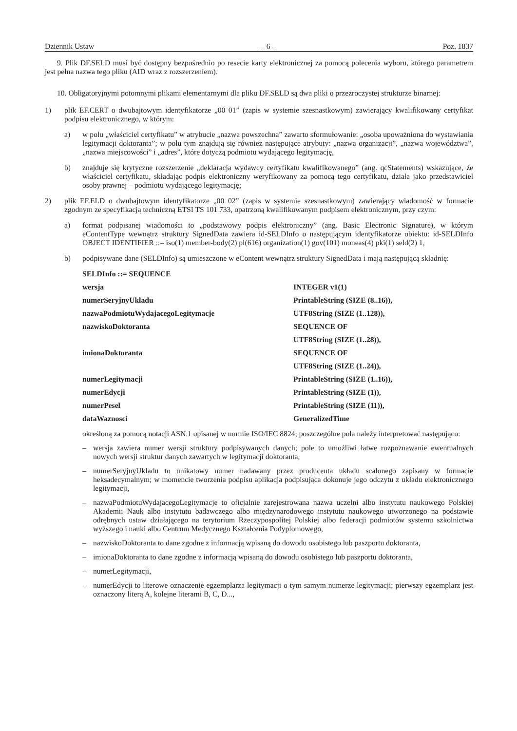Dziennik Ustaw – 6 – Poz. 1837
9. Plik DF.SELD musi być dostępny bezpośrednio po resecie karty elektronicznej za pomocą polecenia wyboru, którego parametrem jest pełna nazwa tego pliku (AID wraz z rozszerzeniem).
10. Obligatoryjnymi potomnymi plikami elementarnymi dla pliku DF.SELD są dwa pliki o przezroczystej strukturze binarnej:
1) plik EF.CERT o dwubajtowym identyfikatorze „00 01” (zapis w systemie szesnastkowym) zawierający kwalifikowany certyfikat podpisu elektronicznego, w którym:
a) w polu „właściciel certyfikatu” w atrybucie „nazwa powszechna” zawarto sformułowanie: „osoba upoważniona do wystawiania legitymacji doktoranta”; w polu tym znajdują się również następujące atrybuty: „nazwa organizacji”, „nazwa województwa”, „nazwa miejscowości” i „adres”, które dotyczą podmiotu wydającego legitymację,
b) znajduje się krytyczne rozszerzenie „deklaracja wydawcy certyfikatu kwalifikowanego” (ang. qcStatements) wskazujące, że właściciel certyfikatu, składając podpis elektroniczny weryfikowany za pomocą tego certyfikatu, działa jako przedstawiciel osoby prawnej – podmiotu wydającego legitymację;
2) plik EF.ELD o dwubajtowym identyfikatorze „00 02” (zapis w systemie szesnastkowym) zawierający wiadomość w formacie zgodnym ze specyfikacją techniczną ETSI TS 101 733, opatrzoną kwalifikowanym podpisem elektronicznym, przy czym:
a) format podpisanej wiadomości to „podstawowy podpis elektroniczny” (ang. Basic Electronic Signature), w którym eContentType wewnątrz struktury SignedData zawiera id-SELDInfo o następującym identyfikatorze obiektu: id-SELDInfo OBJECT IDENTIFIER ::= iso(1) member-body(2) pl(616) organization(1) gov(101) moneas(4) pki(1) seld(2) 1,
b) podpisywane dane (SELDInfo) są umieszczone w eContent wewnątrz struktury SignedData i mają następującą składnię:
| SELDInfo ::= SEQUENCE | |
| wersja | INTEGER v1(1) |
| numerSeryjnyUkladu | PrintableString (SIZE (8..16)), |
| nazwaPodmiotuWydajacegoLegitymacje | UTF8String (SIZE (1..128)), |
| nazwiskoDoktoranta | SEQUENCE OF |
| | UTF8String (SIZE (1..28)), |
| imionaDoktoranta | SEQUENCE OF |
| | UTF8String (SIZE (1..24)), |
| numerLegitymacji | PrintableString (SIZE (1..16)), |
| numerEdycji | PrintableString (SIZE (1)), |
| numerPesel | PrintableString (SIZE (11)), |
| dataWaznosci | GeneralizedTime |
określoną za pomocą notacji ASN.1 opisanej w normie ISO/IEC 8824; poszczególne pola należy interpretować następująco:
– wersja zawiera numer wersji struktury podpisywanych danych; pole to umożliwi łatwe rozpoznawanie ewentualnych nowych wersji struktur danych zawartych w legitymacji doktoranta,
– numerSeryjnyUkladu to unikatowy numer nadawany przez producenta układu scalonego zapisany w formacie heksadecymalnym; w momencie tworzenia podpisu aplikacja podpisująca dokonuje jego odczytu z układu elektronicznego legitymacji,
– nazwaPodmiotuWydajacegoLegitymacje to oficjalnie zarejestrowana nazwa uczelni albo instytutu naukowego Polskiej Akademii Nauk albo instytutu badawczego albo międzynarodowego instytutu naukowego utworzonego na podstawie odrębnych ustaw działającego na terytorium Rzeczypospolitej Polskiej albo federacji podmiotów systemu szkolnictwa wyższego i nauki albo Centrum Medycznego Kształcenia Podyplomowego,
– nazwiskoDoktoranta to dane zgodne z informacją wpisaną do dowodu osobistego lub paszportu doktoranta,
– imionaDoktoranta to dane zgodne z informacją wpisaną do dowodu osobistego lub paszportu doktoranta,
– numerLegitymacji,
– numerEdycji to literowe oznaczenie egzemplarza legitymacji o tym samym numerze legitymacji; pierwszy egzemplarz jest oznaczony literą A, kolejne literami B, C, D...,